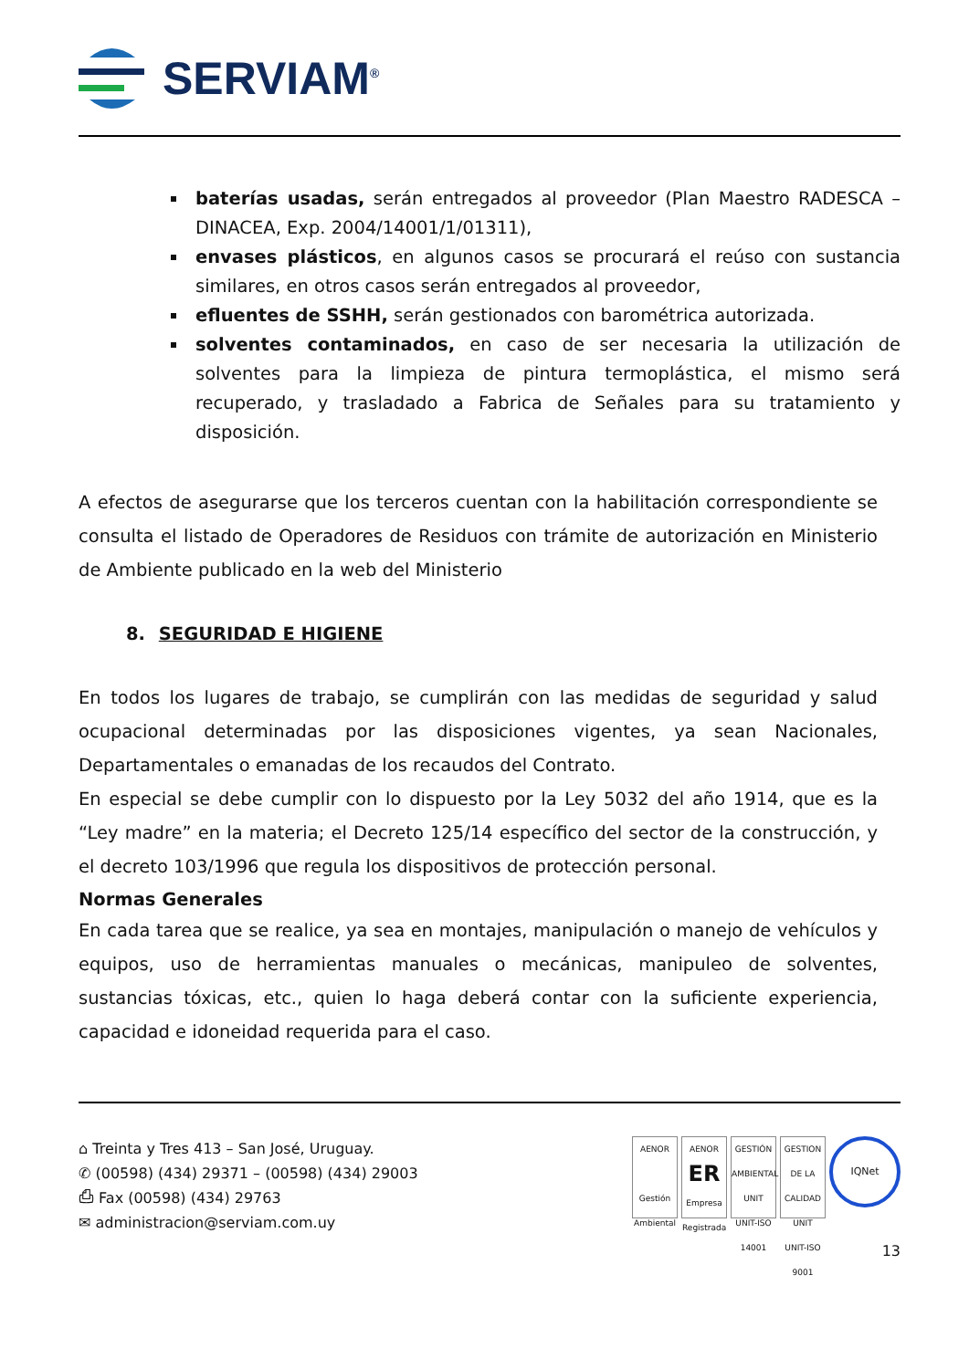SERVIAM<sup>®</sup>
baterías usadas, serán entregados al proveedor (Plan Maestro RADESCA – DINACEA, Exp. 2004/14001/1/01311),
envases plásticos, en algunos casos se procurará el reúso con sustancia similares, en otros casos serán entregados al proveedor,
efluentes de SSHH, serán gestionados con barométrica autorizada.
solventes contaminados, en caso de ser necesaria la utilización de solventes para la limpieza de pintura termoplástica, el mismo será recuperado, y trasladado a Fabrica de Señales para su tratamiento y disposición.
A efectos de asegurarse que los terceros cuentan con la habilitación correspondiente se consulta el listado de Operadores de Residuos con trámite de autorización en Ministerio de Ambiente publicado en la web del Ministerio
8. SEGURIDAD E HIGIENE
En todos los lugares de trabajo, se cumplirán con las medidas de seguridad y salud ocupacional determinadas por las disposiciones vigentes, ya sean Nacionales, Departamentales o emanadas de los recaudos del Contrato.
En especial se debe cumplir con lo dispuesto por la Ley 5032 del año 1914, que es la “Ley madre” en la materia; el Decreto 125/14 específico del sector de la construcción, y el decreto 103/1996 que regula los dispositivos de protección personal.
Normas Generales
En cada tarea que se realice, ya sea en montajes, manipulación o manejo de vehículos y equipos, uso de herramientas manuales o mecánicas, manipuleo de solventes, sustancias tóxicas, etc., quien lo haga deberá contar con la suficiente experiencia, capacidad e idoneidad requerida para el caso.
⌂ Treinta y Tres 413 – San José, Uruguay.
✆ (00598) (434) 29371 – (00598) (434) 29003
⎙ Fax (00598) (434) 29763
✉ administracion@serviam.com.uy
AENOR
Gestión Ambiental
AENOR
ER
Empresa Registrada
GESTIÓN AMBIENTAL
UNIT
UNIT-ISO 14001
GESTION DE LA CALIDAD
UNIT
UNIT-ISO 9001
IQNet
13